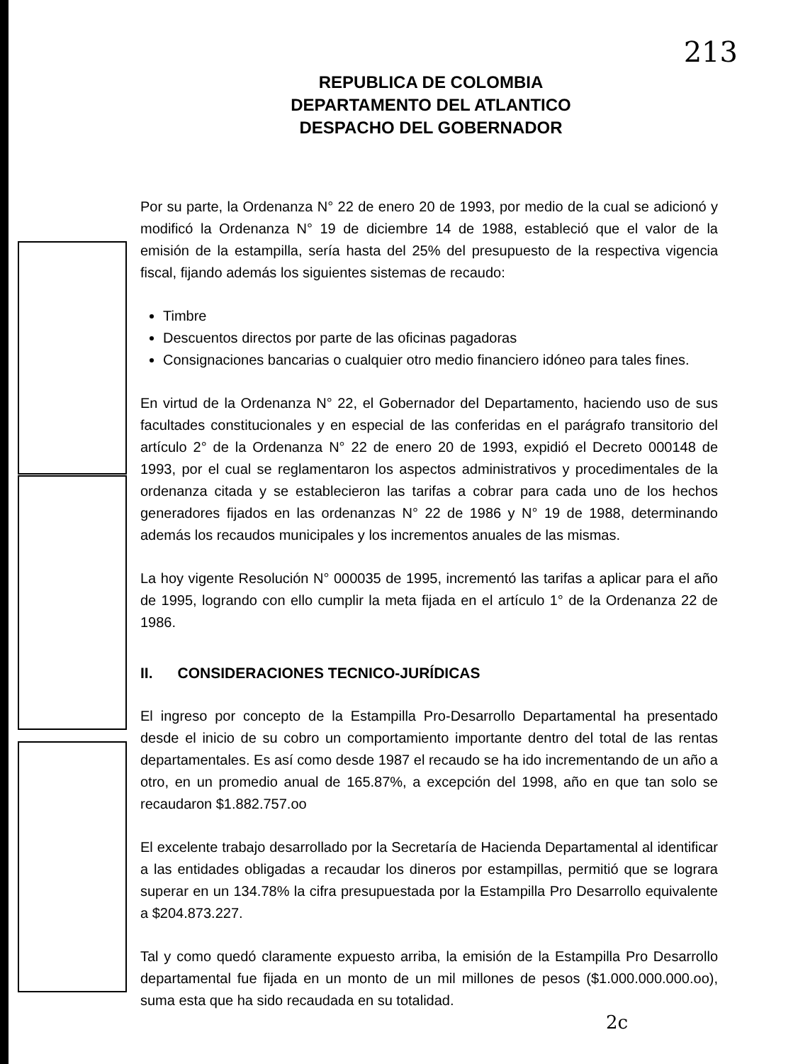213
REPUBLICA DE COLOMBIA
DEPARTAMENTO DEL ATLANTICO
DESPACHO DEL GOBERNADOR
Por su parte, la Ordenanza N° 22 de enero 20 de 1993, por medio de la cual se adicionó y modificó la Ordenanza N° 19 de diciembre 14 de 1988, estableció que el valor de la emisión de la estampilla, sería hasta del 25% del presupuesto de la respectiva vigencia fiscal, fijando además los siguientes sistemas de recaudo:
Timbre
Descuentos directos por parte de las oficinas pagadoras
Consignaciones bancarias o cualquier otro medio financiero idóneo para tales fines.
En virtud de la Ordenanza N° 22, el Gobernador del Departamento, haciendo uso de sus facultades constitucionales y en especial de las conferidas en el parágrafo transitorio del artículo 2° de la Ordenanza N° 22 de enero 20 de 1993, expidió el Decreto 000148 de 1993, por el cual se reglamentaron los aspectos administrativos y procedimentales de la ordenanza citada y se establecieron las tarifas a cobrar para cada uno de los hechos generadores fijados en las ordenanzas N° 22 de 1986 y N° 19 de 1988, determinando además los recaudos municipales y los incrementos anuales de las mismas.
La hoy vigente Resolución N° 000035 de 1995, incrementó las tarifas a aplicar para el año de 1995, logrando con ello cumplir la meta fijada en el artículo 1° de la Ordenanza 22 de 1986.
II. CONSIDERACIONES TECNICO-JURÍDICAS
El ingreso por concepto de la Estampilla Pro-Desarrollo Departamental ha presentado desde el inicio de su cobro un comportamiento importante dentro del total de las rentas departamentales. Es así como desde 1987 el recaudo se ha ido incrementando de un año a otro, en un promedio anual de 165.87%, a excepción del 1998, año en que tan solo se recaudaron $1.882.757.oo
El excelente trabajo desarrollado por la Secretaría de Hacienda Departamental al identificar a las entidades obligadas a recaudar los dineros por estampillas, permitió que se lograra superar en un 134.78% la cifra presupuestada por la Estampilla Pro Desarrollo equivalente a $204.873.227.
Tal y como quedó claramente expuesto arriba, la emisión de la Estampilla Pro Desarrollo departamental fue fijada en un monto de un mil millones de pesos ($1.000.000.000.oo), suma esta que ha sido recaudada en su totalidad.
2c